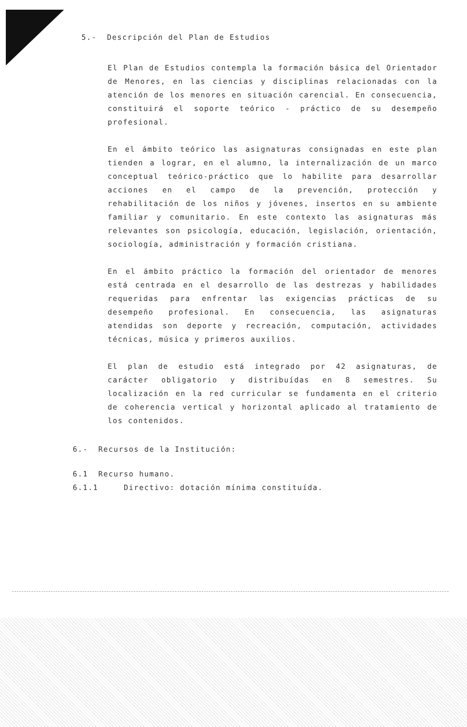5.- Descripción del Plan de Estudios
El Plan de Estudios contempla la formación básica del Orientador de Menores, en las ciencias y disciplinas relacionadas con la atención de los menores en situación carencial. En consecuencia, constituirá el soporte teórico - práctico de su desempeño profesional.
En el ámbito teórico las asignaturas consignadas en este plan tienden a lograr, en el alumno, la internalización de un marco conceptual teórico-práctico que lo habilite para desarrollar acciones en el campo de la prevención, protección y rehabilitación de los niños y jóvenes, insertos en su ambiente familiar y comunitario. En este contexto las asignaturas más relevantes son psicología, educación, legislación, orientación, sociología, administración y formación cristiana.
En el ámbito práctico la formación del orientador de menores está centrada en el desarrollo de las destrezas y habilidades requeridas para enfrentar las exigencias prácticas de su desempeño profesional. En consecuencia, las asignaturas atendidas son deporte y recreación, computación, actividades técnicas, música y primeros auxilios.
El plan de estudio está integrado por 42 asignaturas, de carácter obligatorio y distribuídas en 8 semestres. Su localización en la red curricular se fundamenta en el criterio de coherencia vertical y horizontal aplicado al tratamiento de los contenidos.
6.- Recursos de la Institución:
6.1 Recurso humano.
6.1.1 Directivo: dotación mínima constituída.